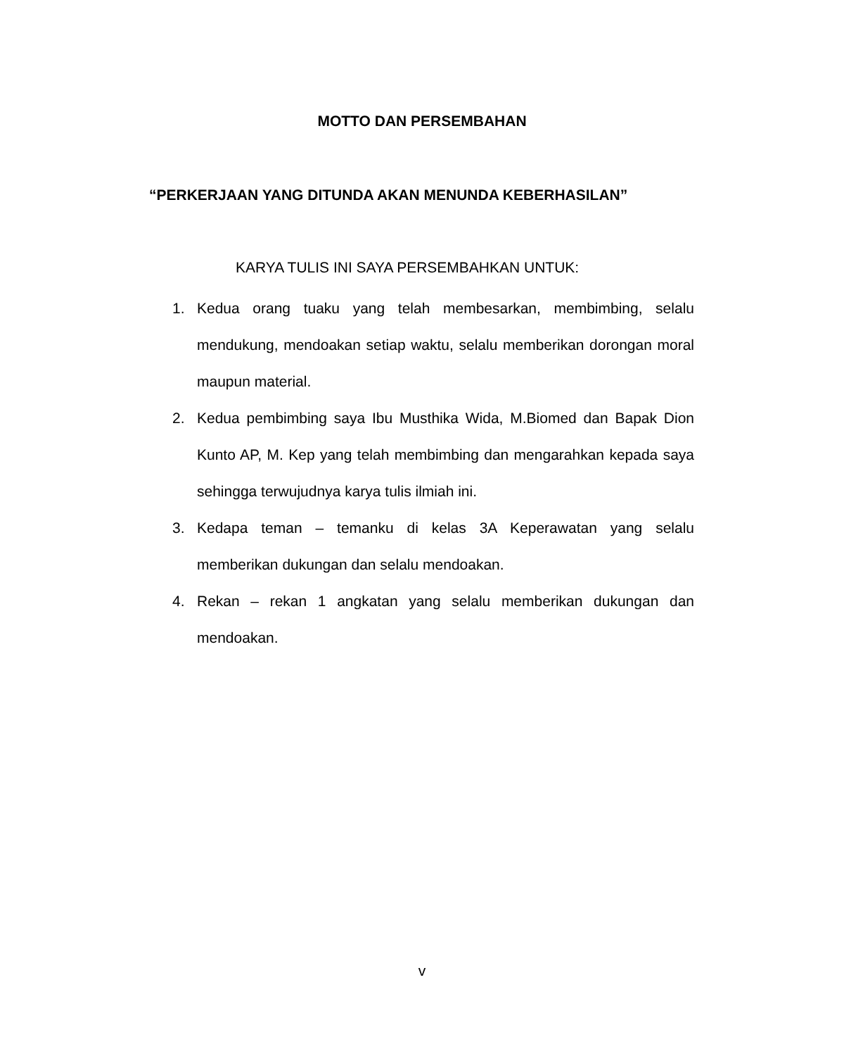MOTTO DAN PERSEMBAHAN
“PERKERJAAN YANG DITUNDA AKAN MENUNDA KEBERHASILAN”
KARYA TULIS INI SAYA PERSEMBAHKAN UNTUK:
1. Kedua orang tuaku yang telah membesarkan, membimbing, selalu mendukung, mendoakan setiap waktu, selalu memberikan dorongan moral maupun material.
2. Kedua pembimbing saya Ibu Musthika Wida, M.Biomed dan Bapak Dion Kunto AP, M. Kep yang telah membimbing dan mengarahkan kepada saya sehingga terwujudnya karya tulis ilmiah ini.
3. Kedapa teman – temanku di kelas 3A Keperawatan yang selalu memberikan dukungan dan selalu mendoakan.
4. Rekan – rekan 1 angkatan yang selalu memberikan dukungan dan mendoakan.
v